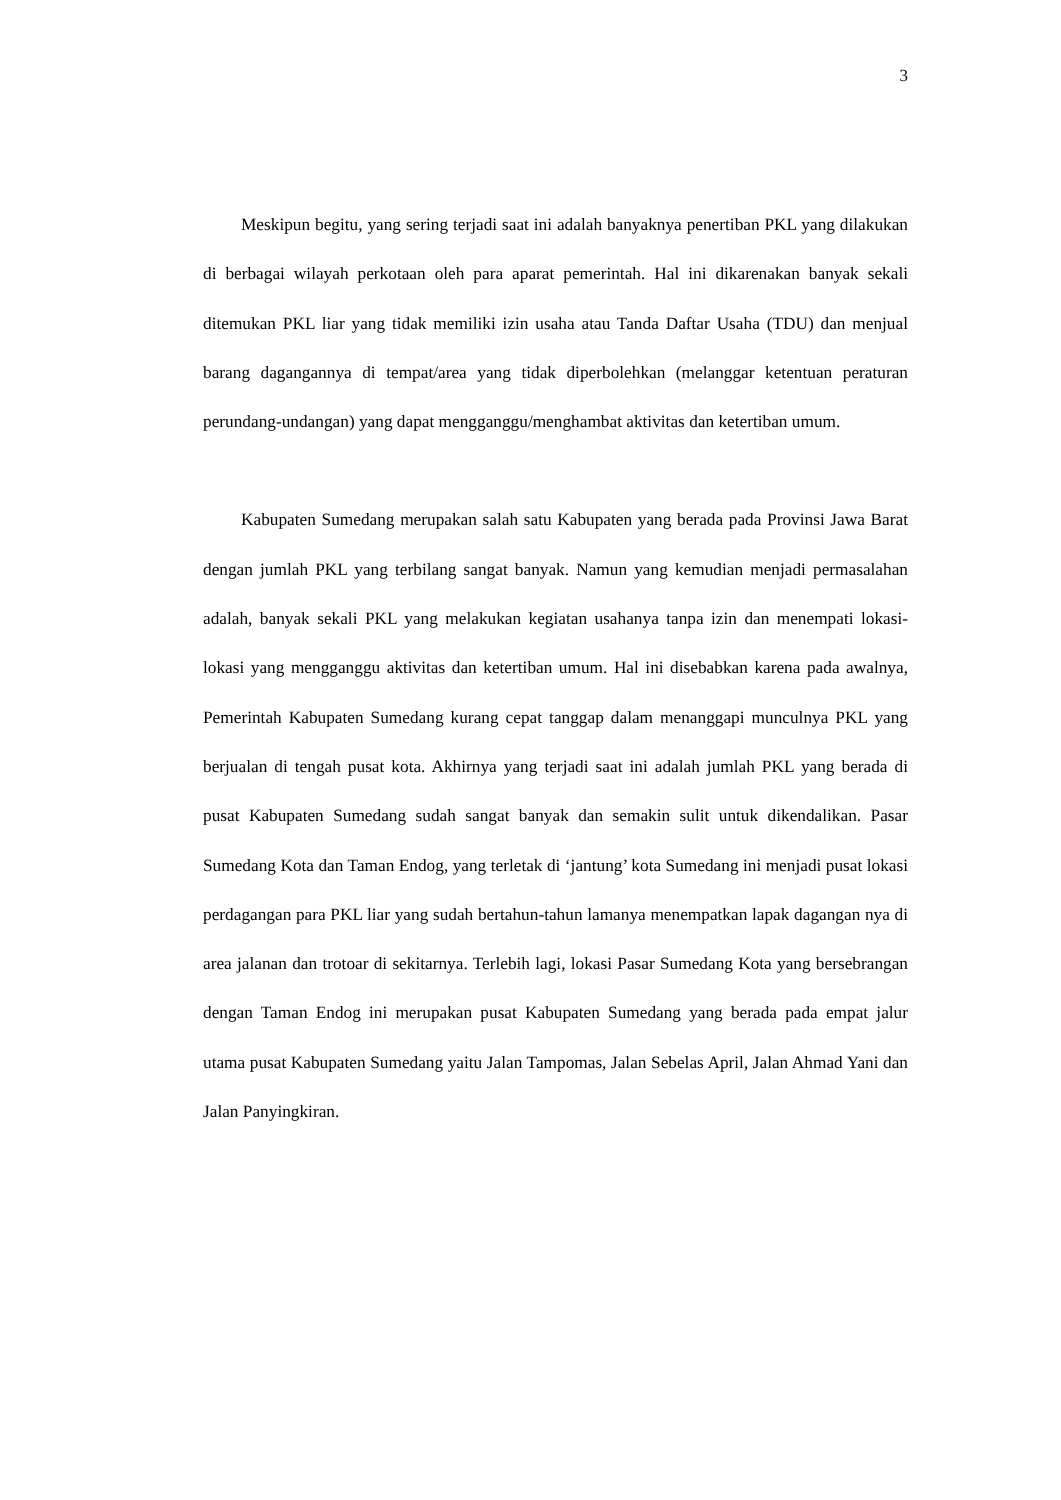3
Meskipun begitu, yang sering terjadi saat ini adalah banyaknya penertiban PKL yang dilakukan di berbagai wilayah perkotaan oleh para aparat pemerintah. Hal ini dikarenakan banyak sekali ditemukan PKL liar yang tidak memiliki izin usaha atau Tanda Daftar Usaha (TDU) dan menjual barang dagangannya di tempat/area yang tidak diperbolehkan (melanggar ketentuan peraturan perundang-undangan) yang dapat mengganggu/menghambat aktivitas dan ketertiban umum.
Kabupaten Sumedang merupakan salah satu Kabupaten yang berada pada Provinsi Jawa Barat dengan jumlah PKL yang terbilang sangat banyak. Namun yang kemudian menjadi permasalahan adalah, banyak sekali PKL yang melakukan kegiatan usahanya tanpa izin dan menempati lokasi-lokasi yang mengganggu aktivitas dan ketertiban umum. Hal ini disebabkan karena pada awalnya, Pemerintah Kabupaten Sumedang kurang cepat tanggap dalam menanggapi munculnya PKL yang berjualan di tengah pusat kota. Akhirnya yang terjadi saat ini adalah jumlah PKL yang berada di pusat Kabupaten Sumedang sudah sangat banyak dan semakin sulit untuk dikendalikan. Pasar Sumedang Kota dan Taman Endog, yang terletak di ‘jantung’ kota Sumedang ini menjadi pusat lokasi perdagangan para PKL liar yang sudah bertahun-tahun lamanya menempatkan lapak dagangan nya di area jalanan dan trotoar di sekitarnya. Terlebih lagi, lokasi Pasar Sumedang Kota yang bersebrangan dengan Taman Endog ini merupakan pusat Kabupaten Sumedang yang berada pada empat jalur utama pusat Kabupaten Sumedang yaitu Jalan Tampomas, Jalan Sebelas April, Jalan Ahmad Yani dan Jalan Panyingkiran.